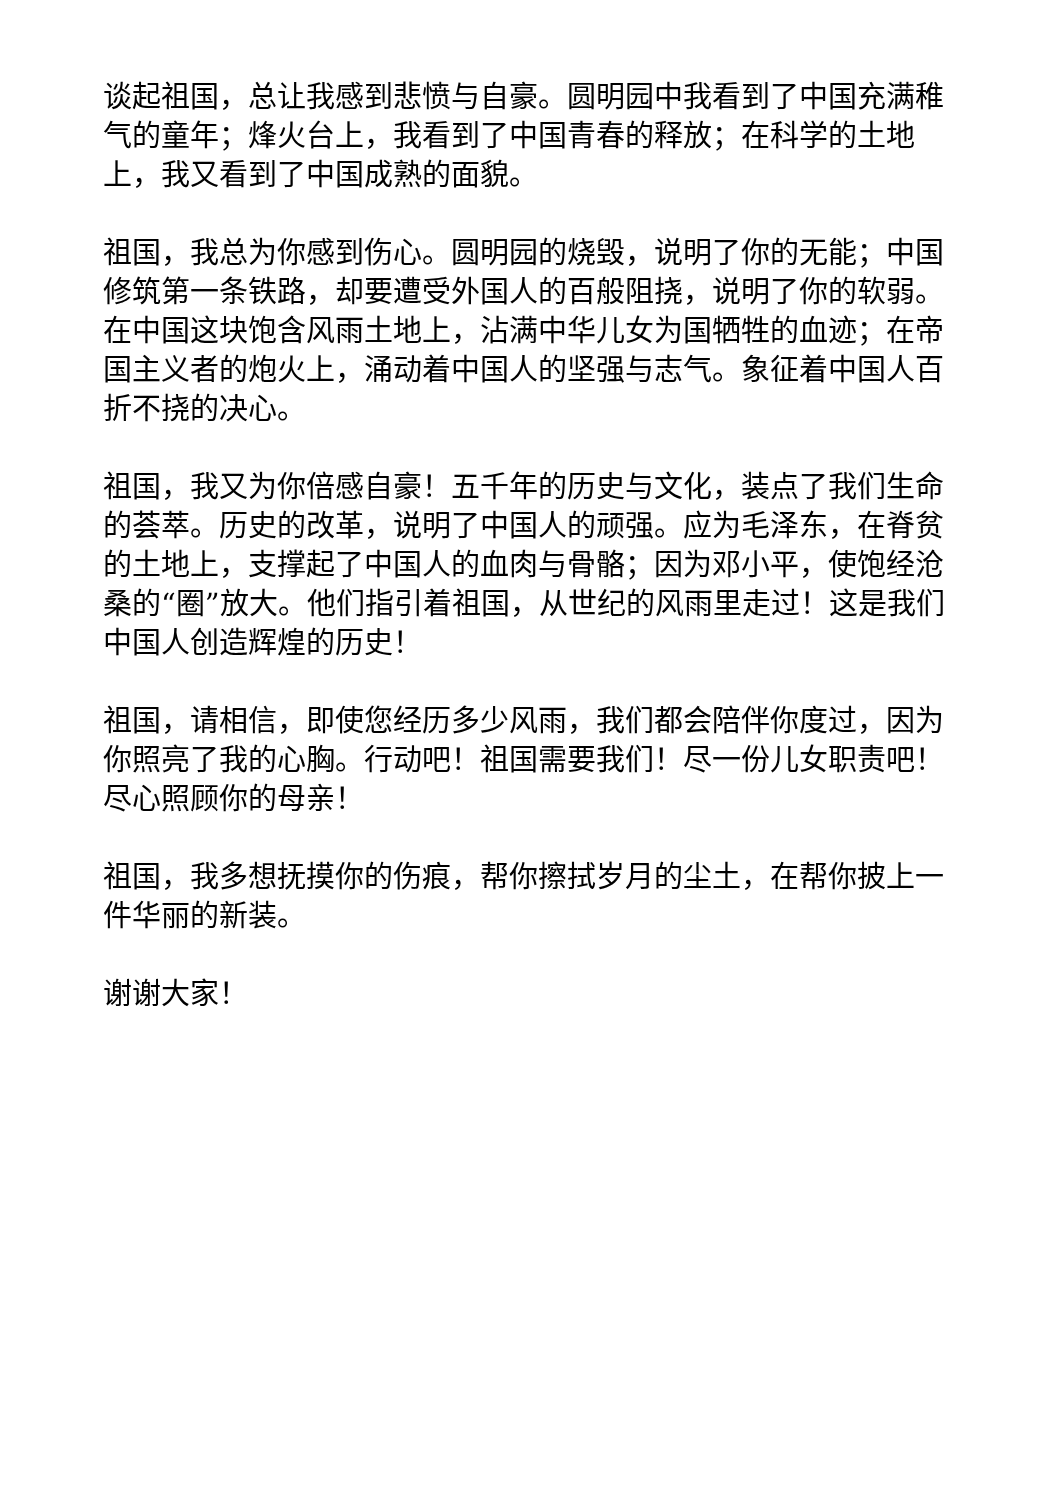谈起祖国，总让我感到悲愤与自豪。圆明园中我看到了中国充满稚气的童年；烽火台上，我看到了中国青春的释放；在科学的土地上，我又看到了中国成熟的面貌。
祖国，我总为你感到伤心。圆明园的烧毁，说明了你的无能；中国修筑第一条铁路，却要遭受外国人的百般阻挠，说明了你的软弱。在中国这块饱含风雨土地上，沾满中华儿女为国牺牲的血迹；在帝国主义者的炮火上，涌动着中国人的坚强与志气。象征着中国人百折不挠的决心。
祖国，我又为你倍感自豪！五千年的历史与文化，装点了我们生命的荟萃。历史的改革，说明了中国人的顽强。应为毛泽东，在脊贫的土地上，支撑起了中国人的血肉与骨骼；因为邓小平，使饱经沧桑的“圈”放大。他们指引着祖国，从世纪的风雨里走过！这是我们中国人创造辉煌的历史！
祖国，请相信，即使您经历多少风雨，我们都会陪伴你度过，因为你照亮了我的心胸。行动吧！祖国需要我们！尽一份儿女职责吧！尽心照顾你的母亲！
祖国，我多想抚摸你的伤痕，帮你擦拭岁月的尘土，在帮你披上一件华丽的新装。
谢谢大家！